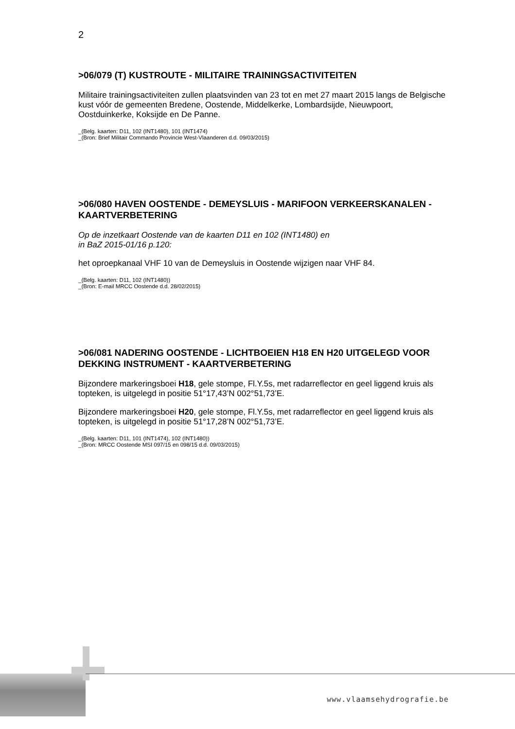2
>06/079 (T) KUSTROUTE - MILITAIRE TRAININGSACTIVITEITEN
Militaire trainingsactiviteiten zullen plaatsvinden van 23 tot en met 27 maart 2015 langs de Belgische kust vóór de gemeenten Bredene, Oostende, Middelkerke, Lombardsijde, Nieuwpoort, Oostduinkerke, Koksijde en De Panne.
_(Belg. kaarten: D11, 102 (INT1480), 101 (INT1474)
_(Bron: Brief Militair Commando Provincie West-Vlaanderen d.d. 09/03/2015)
>06/080 HAVEN OOSTENDE - DEMEYSLUIS - MARIFOON VERKEERSKANALEN - KAARTVERBETERING
Op de inzetkaart Oostende van de kaarten D11 en 102 (INT1480) en
in BaZ 2015-01/16 p.120:
het oproepkanaal VHF 10 van de Demeysluis in Oostende wijzigen naar VHF 84.
_(Belg. kaarten: D11, 102 (INT1480))
_(Bron: E-mail MRCC Oostende d.d. 28/02/2015)
>06/081 NADERING OOSTENDE - LICHTBOEIEN H18 EN H20 UITGELEGD VOOR DEKKING INSTRUMENT - KAARTVERBETERING
Bijzondere markeringsboei H18, gele stompe, Fl.Y.5s, met radarreflector en geel liggend kruis als topteken, is uitgelegd in positie 51°17,43’N 002°51,73’E.
Bijzondere markeringsboei H20, gele stompe, Fl.Y.5s, met radarreflector en geel liggend kruis als topteken, is uitgelegd in positie 51°17,28’N 002°51,73’E.
_(Belg. kaarten: D11, 101 (INT1474), 102 (INT1480))
_(Bron: MRCC Oostende MSI 097/15 en 098/15 d.d. 09/03/2015)
www.vlaamsehydrografie.be